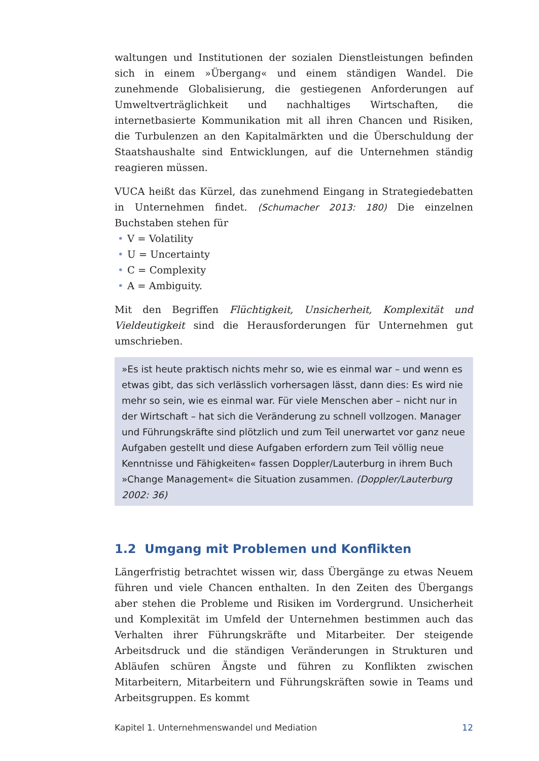waltungen und Institutionen der sozialen Dienstleistungen befinden sich in einem »Übergang« und einem ständigen Wandel. Die zunehmende Globalisierung, die gestiegenen Anforderungen auf Umweltverträglichkeit und nachhaltiges Wirtschaften, die internetbasierte Kommunikation mit all ihren Chancen und Risiken, die Turbulenzen an den Kapitalmärkten und die Überschuldung der Staatshaushalte sind Entwicklungen, auf die Unternehmen ständig reagieren müssen.
VUCA heißt das Kürzel, das zunehmend Eingang in Strategiedebatten in Unternehmen findet. (Schumacher 2013: 180) Die einzelnen Buchstaben stehen für
• V = Volatility
• U = Uncertainty
• C = Complexity
• A = Ambiguity.
Mit den Begriffen Flüchtigkeit, Unsicherheit, Komplexität und Vieldeutigkeit sind die Herausforderungen für Unternehmen gut umschrieben.
»Es ist heute praktisch nichts mehr so, wie es einmal war – und wenn es etwas gibt, das sich verlässlich vorhersagen lässt, dann dies: Es wird nie mehr so sein, wie es einmal war. Für viele Menschen aber – nicht nur in der Wirtschaft – hat sich die Veränderung zu schnell vollzogen. Manager und Führungskräfte sind plötzlich und zum Teil unerwartet vor ganz neue Aufgaben gestellt und diese Aufgaben erfordern zum Teil völlig neue Kenntnisse und Fähigkeiten« fassen Doppler/Lauterburg in ihrem Buch »Change Management« die Situation zusammen. (Doppler/Lauterburg 2002: 36)
1.2 Umgang mit Problemen und Konflikten
Längerfristig betrachtet wissen wir, dass Übergänge zu etwas Neuem führen und viele Chancen enthalten. In den Zeiten des Übergangs aber stehen die Probleme und Risiken im Vordergrund. Unsicherheit und Komplexität im Umfeld der Unternehmen bestimmen auch das Verhalten ihrer Führungskräfte und Mitarbeiter. Der steigende Arbeitsdruck und die ständigen Veränderungen in Strukturen und Abläufen schüren Ängste und führen zu Konflikten zwischen Mitarbeitern, Mitarbeitern und Führungskräften sowie in Teams und Arbeitsgruppen. Es kommt
Kapitel 1. Unternehmenswandel und Mediation 12